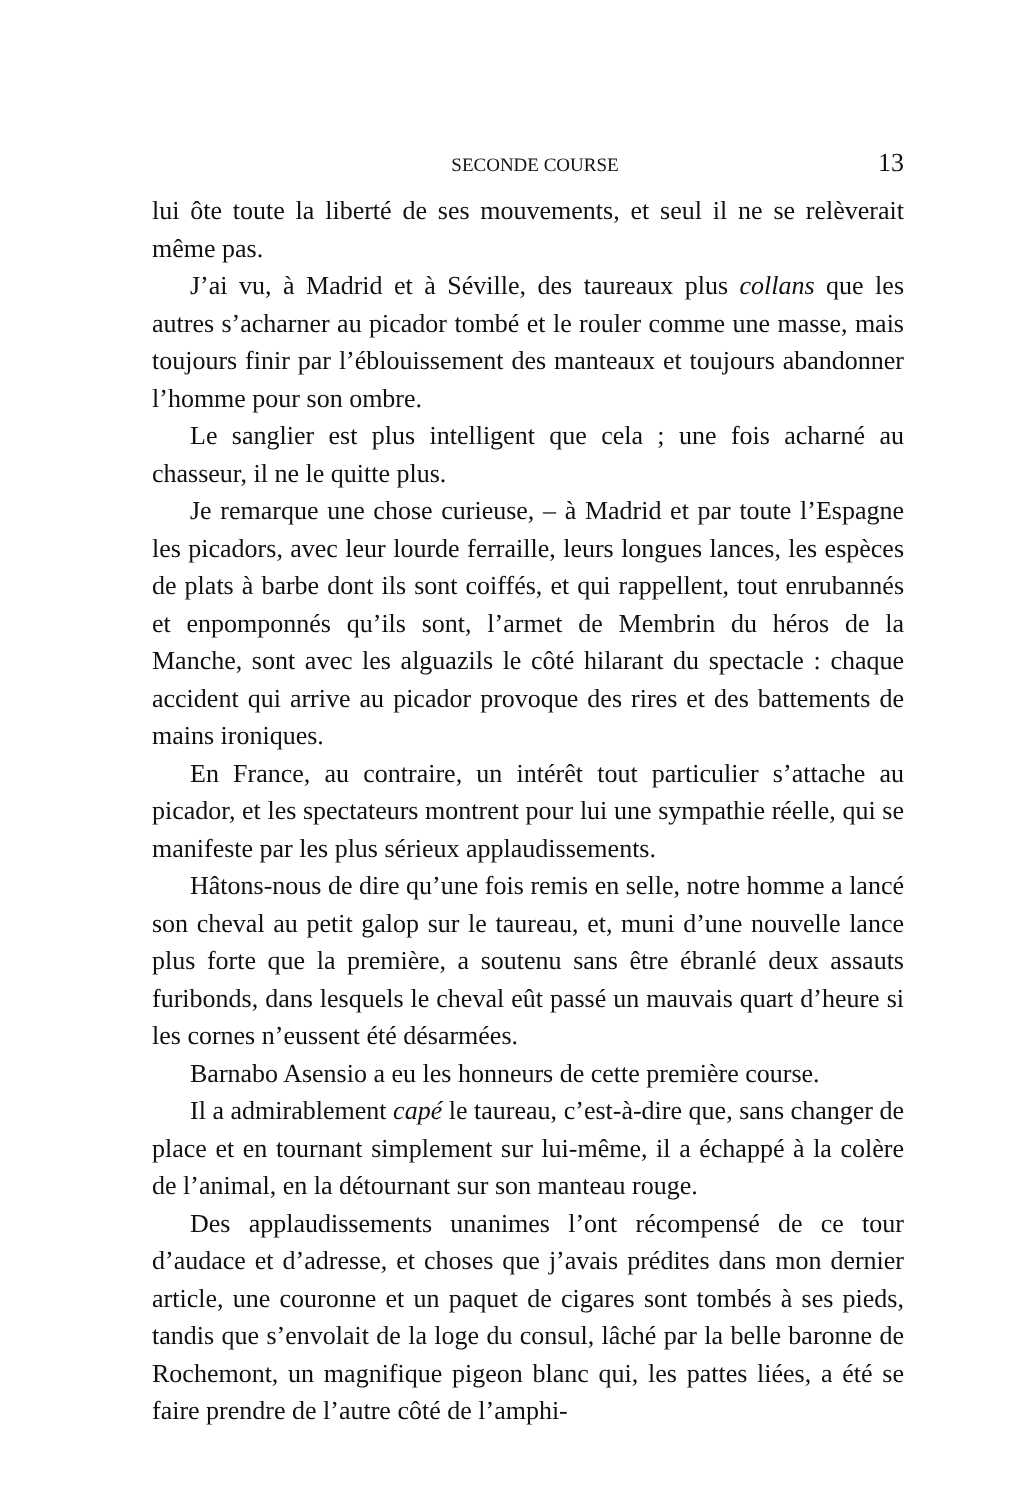SECONDE COURSE 13
lui ôte toute la liberté de ses mouvements, et seul il ne se relèverait même pas.
J’ai vu, à Madrid et à Séville, des taureaux plus collans que les autres s’acharner au picador tombé et le rouler comme une masse, mais toujours finir par l’éblouissement des manteaux et toujours abandonner l’homme pour son ombre.
Le sanglier est plus intelligent que cela ; une fois acharné au chasseur, il ne le quitte plus.
Je remarque une chose curieuse, – à Madrid et par toute l’Espagne les picadors, avec leur lourde ferraille, leurs longues lances, les espèces de plats à barbe dont ils sont coiffés, et qui rappellent, tout enrubannés et enpomponnés qu’ils sont, l’armet de Membrin du héros de la Manche, sont avec les alguazils le côté hilarant du spectacle : chaque accident qui arrive au picador provoque des rires et des battements de mains ironiques.
En France, au contraire, un intérêt tout particulier s’attache au picador, et les spectateurs montrent pour lui une sympathie réelle, qui se manifeste par les plus sérieux applaudissements.
Hâtons-nous de dire qu’une fois remis en selle, notre homme a lancé son cheval au petit galop sur le taureau, et, muni d’une nouvelle lance plus forte que la première, a soutenu sans être ébranlé deux assauts furibonds, dans lesquels le cheval eût passé un mauvais quart d’heure si les cornes n’eussent été désarmées.
Barnabo Asensio a eu les honneurs de cette première course.
Il a admirablement capé le taureau, c’est-à-dire que, sans changer de place et en tournant simplement sur lui-même, il a échappé à la colère de l’animal, en la détournant sur son manteau rouge.
Des applaudissements unanimes l’ont récompensé de ce tour d’audace et d’adresse, et choses que j’avais prédites dans mon dernier article, une couronne et un paquet de cigares sont tombés à ses pieds, tandis que s’envolait de la loge du consul, lâché par la belle baronne de Rochemont, un magnifique pigeon blanc qui, les pattes liées, a été se faire prendre de l’autre côté de l’amphi-